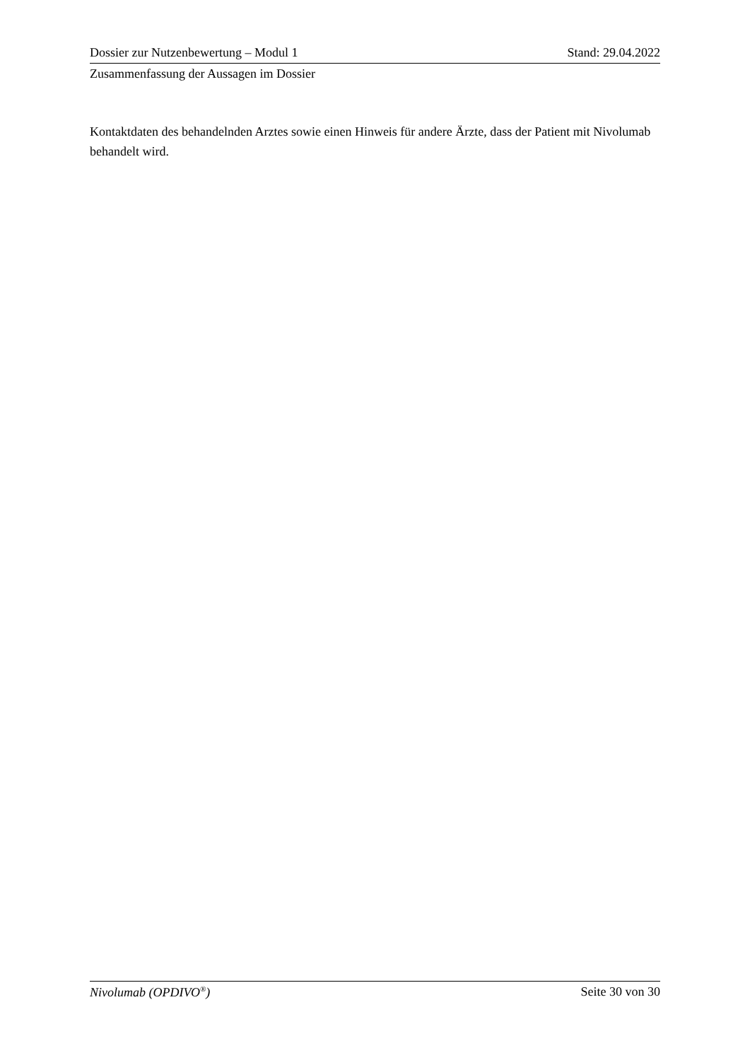Dossier zur Nutzenbewertung – Modul 1 Stand: 29.04.2022
Zusammenfassung der Aussagen im Dossier
Kontaktdaten des behandelnden Arztes sowie einen Hinweis für andere Ärzte, dass der Patient mit Nivolumab behandelt wird.
Nivolumab (OPDIVO<sup>®</sup>) Seite 30 von 30